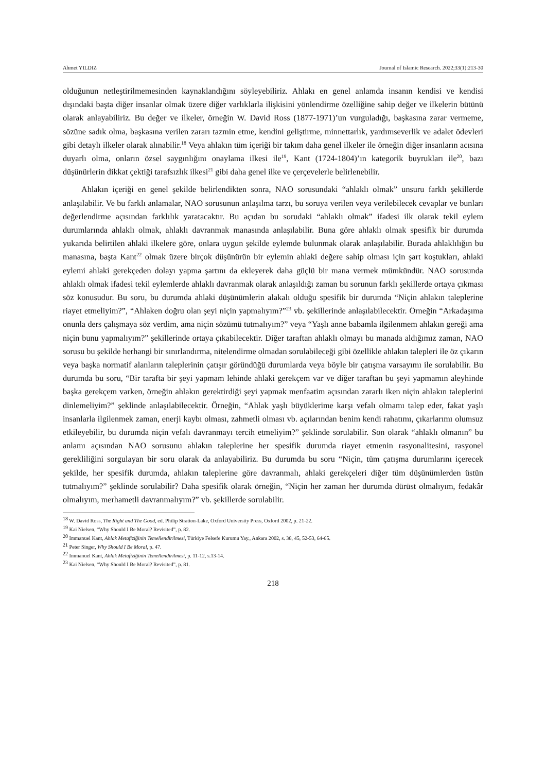Ahmet YILDIZ Journal of Islamic Research. 2022;33(1):213-30
olduğunun netleştirilmemesinden kaynaklandığını söyleyebiliriz. Ahlakı en genel anlamda insanın kendisi ve kendisi dışındaki başta diğer insanlar olmak üzere diğer varlıklarla ilişkisini yönlendirme özelliğine sahip değer ve ilkelerin bütünü olarak anlayabiliriz. Bu değer ve ilkeler, örneğin W. David Ross (1877-1971)’un vurguladığı, başkasına zarar vermeme, sözüne sadık olma, başkasına verilen zararı tazmin etme, kendini geliştirme, minnettarlık, yardımseverlik ve adalet ödevleri gibi detaylı ilkeler olarak alınabilir.<sup>18</sup> Veya ahlakın tüm içeriği bir takım daha genel ilkeler ile örneğin diğer insanların acısına duyarlı olma, onların özsel saygınlığını onaylama ilkesi ile<sup>19</sup>, Kant (1724-1804)’ın kategorik buyrukları ile<sup>20</sup>, bazı düşünürlerin dikkat çektiği tarafsızlık ilkesi<sup>21</sup> gibi daha genel ilke ve çerçevelerle belirlenebilir.
Ahlakın içeriği en genel şekilde belirlendikten sonra, NAO sorusundaki “ahlaklı olmak” unsuru farklı şekillerde anlaşılabilir. Ve bu farklı anlamalar, NAO sorusunun anlaşılma tarzı, bu soruya verilen veya verilebilecek cevaplar ve bunları değerlendirme açısından farklılık yaratacaktır. Bu açıdan bu sorudaki “ahlaklı olmak” ifadesi ilk olarak tekil eylem durumlarında ahlaklı olmak, ahlaklı davranmak manasında anlaşılabilir. Buna göre ahlaklı olmak spesifik bir durumda yukarıda belirtilen ahlaki ilkelere göre, onlara uygun şekilde eylemde bulunmak olarak anlaşılabilir. Burada ahlaklılığın bu manasına, başta Kant<sup>22</sup> olmak üzere birçok düşünürün bir eylemin ahlaki değere sahip olması için şart koştukları, ahlaki eylemi ahlaki gerekçeden dolayı yapma şartını da ekleyerek daha güçlü bir mana vermek mümkündür. NAO sorusunda ahlaklı olmak ifadesi tekil eylemlerde ahlaklı davranmak olarak anlaşıldığı zaman bu sorunun farklı şekillerde ortaya çıkması söz konusudur. Bu soru, bu durumda ahlaki düşünümlerin alakalı olduğu spesifik bir durumda “Niçin ahlakın taleplerine riayet etmeliyim?”, “Ahlaken doğru olan şeyi niçin yapmalıyım?”<sup>23</sup> vb. şekillerinde anlaşılabilecektir. Örneğin “Arkadaşıma onunla ders çalışmaya söz verdim, ama niçin sözümü tutmalıyım?” veya “Yaşlı anne babamla ilgilenmem ahlakın gereği ama niçin bunu yapmalıyım?” şekillerinde ortaya çıkabilecektir. Diğer taraftan ahlaklı olmayı bu manada aldığımız zaman, NAO sorusu bu şekilde herhangi bir sınırlandırma, nitelendirme olmadan sorulabileceği gibi özellikle ahlakın talepleri ile öz çıkarın veya başka normatif alanların taleplerinin çatışır göründüğü durumlarda veya böyle bir çatışma varsayımı ile sorulabilir. Bu durumda bu soru, “Bir tarafta bir şeyi yapmam lehinde ahlaki gerekçem var ve diğer taraftan bu şeyi yapmamın aleyhinde başka gerekçem varken, örneğin ahlakın gerektirdiği şeyi yapmak menfaatim açısından zararlı iken niçin ahlakın taleplerini dinlemeliyim?” şeklinde anlaşılabilecektir. Örneğin, “Ahlak yaşlı büyüklerime karşı vefalı olmamı talep eder, fakat yaşlı insanlarla ilgilenmek zaman, enerji kaybı olması, zahmetli olması vb. açılarından benim kendi rahatımı, çıkarlarımı olumsuz etkileyebilir, bu durumda niçin vefalı davranmayı tercih etmeliyim?” şeklinde sorulabilir. Son olarak “ahlaklı olmanın” bu anlamı açısından NAO sorusunu ahlakın taleplerine her spesifik durumda riayet etmenin rasyonalitesini, rasyonel gerekliliğini sorgulayan bir soru olarak da anlayabiliriz. Bu durumda bu soru “Niçin, tüm çatışma durumlarını içerecek şekilde, her spesifik durumda, ahlakın taleplerine göre davranmalı, ahlaki gerekçeleri diğer tüm düşünümlerden üstün tutmalıyım?” şeklinde sorulabilir? Daha spesifik olarak örneğin, “Niçin her zaman her durumda dürüst olmalıyım, fedakâr olmalıyım, merhametli davranmalıyım?” vb. şekillerde sorulabilir.
<sup>18</sup> W. David Ross, The Right and The Good, ed. Philip Stratton-Lake, Oxford University Press, Oxford 2002, p. 21-22.
<sup>19</sup> Kai Nielsen, “Why Should I Be Moral? Revisited”, p. 82.
<sup>20</sup> Immanuel Kant, Ahlak Metafiziğinin Temellendirilmesi, Türkiye Felsefe Kurumu Yay., Ankara 2002, s. 38, 45, 52-53, 64-65.
<sup>21</sup> Peter Singer, Why Should I Be Moral, p. 47.
<sup>22</sup> Immanuel Kant, Ahlak Metafiziğinin Temellendirilmesi, p. 11-12, s.13-14.
<sup>23</sup> Kai Nielsen, “Why Should I Be Moral? Revisited”, p. 81.
218